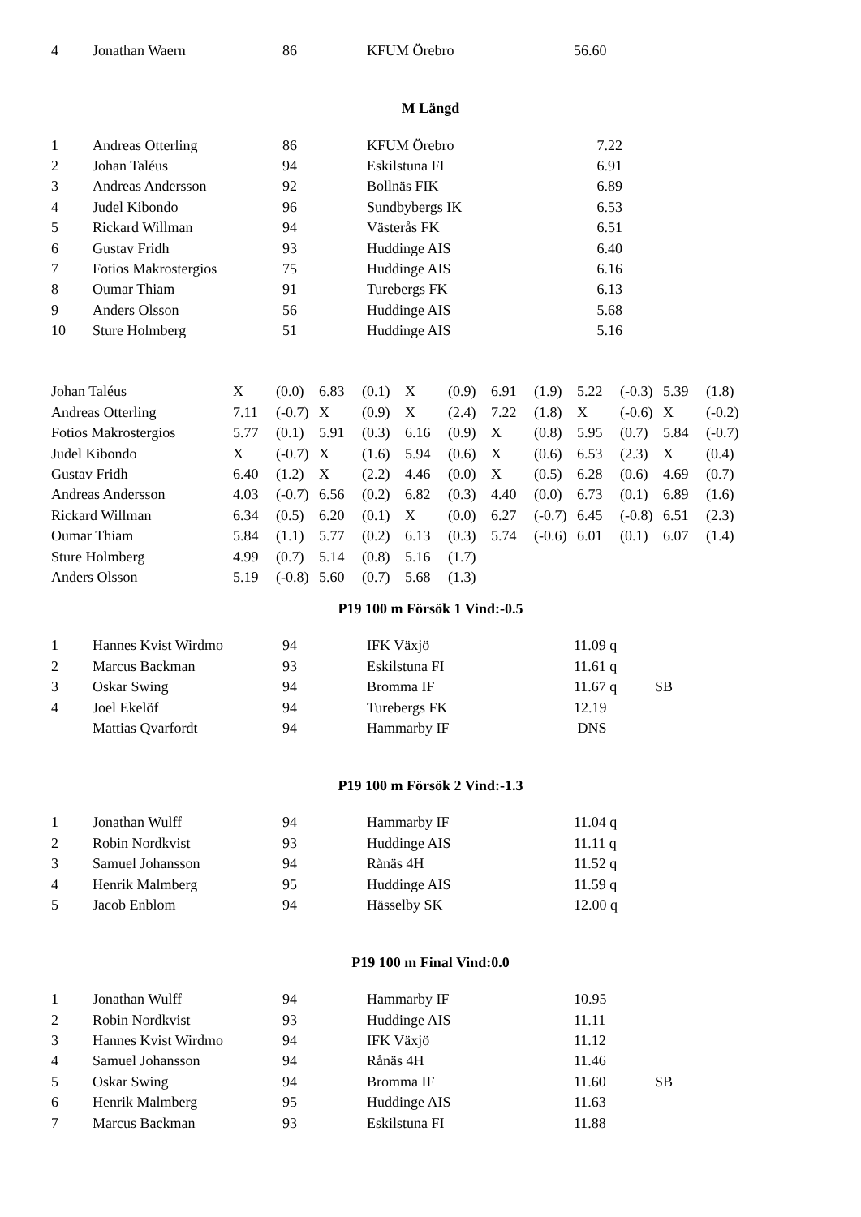| 4 | Jonathan Waern | 86 | KFUM Örebro | 56.60 | |
M Längd
| 1 | Andreas Otterling | 86 | KFUM Örebro | 7.22 | |
| 2 | Johan Taléus | 94 | Eskilstuna FI | 6.91 | |
| 3 | Andreas Andersson | 92 | Bollnäs FIK | 6.89 | |
| 4 | Judel Kibondo | 96 | Sundbybergs IK | 6.53 | |
| 5 | Rickard Willman | 94 | Västerås FK | 6.51 | |
| 6 | Gustav Fridh | 93 | Huddinge AIS | 6.40 | |
| 7 | Fotios Makrostergios | 75 | Huddinge AIS | 6.16 | |
| 8 | Oumar Thiam | 91 | Turebergs FK | 6.13 | |
| 9 | Anders Olsson | 56 | Huddinge AIS | 5.68 | |
| 10 | Sture Holmberg | 51 | Huddinge AIS | 5.16 | |
| Johan Taléus | X | (0.0) | 6.83 | (0.1) | X | (0.9) | 6.91 | (1.9) | 5.22 | (-0.3) | 5.39 | (1.8) |
| Andreas Otterling | 7.11 | (-0.7) | X | (0.9) | X | (2.4) | 7.22 | (1.8) | X | (-0.6) | X | (-0.2) |
| Fotios Makrostergios | 5.77 | (0.1) | 5.91 | (0.3) | 6.16 | (0.9) | X | (0.8) | 5.95 | (0.7) | 5.84 | (-0.7) |
| Judel Kibondo | X | (-0.7) | X | (1.6) | 5.94 | (0.6) | X | (0.6) | 6.53 | (2.3) | X | (0.4) |
| Gustav Fridh | 6.40 | (1.2) | X | (2.2) | 4.46 | (0.0) | X | (0.5) | 6.28 | (0.6) | 4.69 | (0.7) |
| Andreas Andersson | 4.03 | (-0.7) | 6.56 | (0.2) | 6.82 | (0.3) | 4.40 | (0.0) | 6.73 | (0.1) | 6.89 | (1.6) |
| Rickard Willman | 6.34 | (0.5) | 6.20 | (0.1) | X | (0.0) | 6.27 | (-0.7) | 6.45 | (-0.8) | 6.51 | (2.3) |
| Oumar Thiam | 5.84 | (1.1) | 5.77 | (0.2) | 6.13 | (0.3) | 5.74 | (-0.6) | 6.01 | (0.1) | 6.07 | (1.4) |
| Sture Holmberg | 4.99 | (0.7) | 5.14 | (0.8) | 5.16 | (1.7) | | | | | | |
| Anders Olsson | 5.19 | (-0.8) | 5.60 | (0.7) | 5.68 | (1.3) | | | | | | |
P19 100 m Försök 1 Vind:-0.5
| 1 | Hannes Kvist Wirdmo | 94 | IFK Växjö | 11.09 q | |
| 2 | Marcus Backman | 93 | Eskilstuna FI | 11.61 q | |
| 3 | Oskar Swing | 94 | Bromma IF | 11.67 q | SB |
| 4 | Joel Ekelöf | 94 | Turebergs FK | 12.19 | |
| | Mattias Qvarfordt | 94 | Hammarby IF | DNS | |
P19 100 m Försök 2 Vind:-1.3
| 1 | Jonathan Wulff | 94 | Hammarby IF | 11.04 q | |
| 2 | Robin Nordkvist | 93 | Huddinge AIS | 11.11 q | |
| 3 | Samuel Johansson | 94 | Rånäs 4H | 11.52 q | |
| 4 | Henrik Malmberg | 95 | Huddinge AIS | 11.59 q | |
| 5 | Jacob Enblom | 94 | Hässelby SK | 12.00 q | |
P19 100 m Final Vind:0.0
| 1 | Jonathan Wulff | 94 | Hammarby IF | 10.95 | |
| 2 | Robin Nordkvist | 93 | Huddinge AIS | 11.11 | |
| 3 | Hannes Kvist Wirdmo | 94 | IFK Växjö | 11.12 | |
| 4 | Samuel Johansson | 94 | Rånäs 4H | 11.46 | |
| 5 | Oskar Swing | 94 | Bromma IF | 11.60 | SB |
| 6 | Henrik Malmberg | 95 | Huddinge AIS | 11.63 | |
| 7 | Marcus Backman | 93 | Eskilstuna FI | 11.88 | |